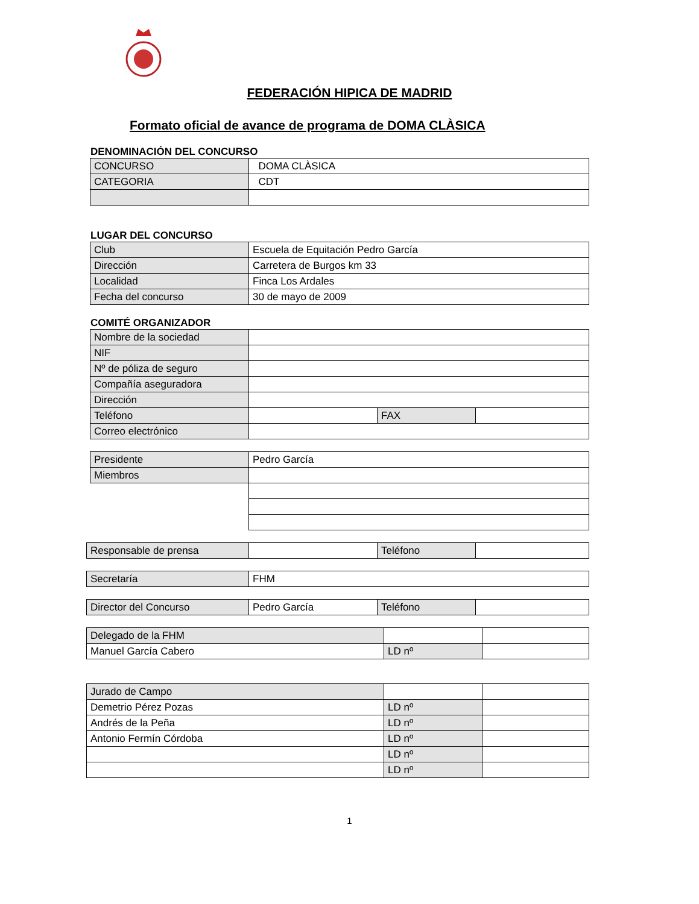FEDERACIÓN HIPICA DE MADRID
Formato oficial de avance de programa de DOMA CLÀSICA
DENOMINACIÓN DEL CONCURSO
| CONCURSO | DOMA CLÀSICA |
| CATEGORIA | CDT |
LUGAR DEL CONCURSO
| Club | Escuela de Equitación Pedro García |
| Dirección | Carretera de Burgos km 33 |
| Localidad | Finca Los Ardales |
| Fecha del concurso | 30 de mayo de 2009 |
COMITÉ ORGANIZADOR
| Nombre de la sociedad | | | |
| NIF | | | |
| Nº de póliza de seguro | | | |
| Compañía aseguradora | | | |
| Dirección | | | |
| Teléfono | | FAX | |
| Correo electrónico | | | |
| Presidente | Pedro García |
| Miembros | |
| Responsable de prensa | | Teléfono | |
| Secretaría | FHM |
| Director del Concurso | Pedro García | Teléfono | |
| Delegado de la FHM | | |
| Manuel García Cabero | LD nº | |
| Jurado de Campo | | |
| Demetrio Pérez Pozas | LD nº | |
| Andrés de la Peña | LD nº | |
| Antonio Fermín Córdoba | LD nº | |
| | LD nº | |
| | LD nº | |
1